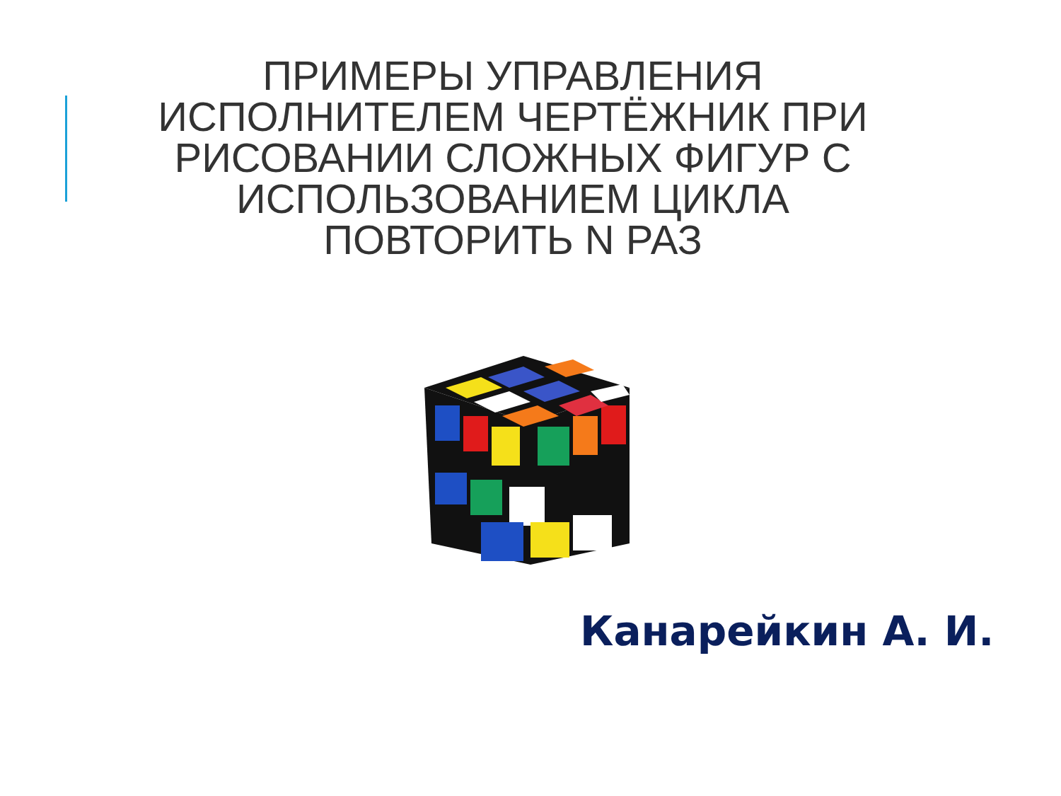ПРИМЕРЫ УПРАВЛЕНИЯ
ИСПОЛНИТЕЛЕМ ЧЕРТЁЖНИК ПРИ
РИСОВАНИИ СЛОЖНЫХ ФИГУР С
ИСПОЛЬЗОВАНИЕМ ЦИКЛА
ПОВТОРИТЬ N РАЗ
Канарейкин А. И.